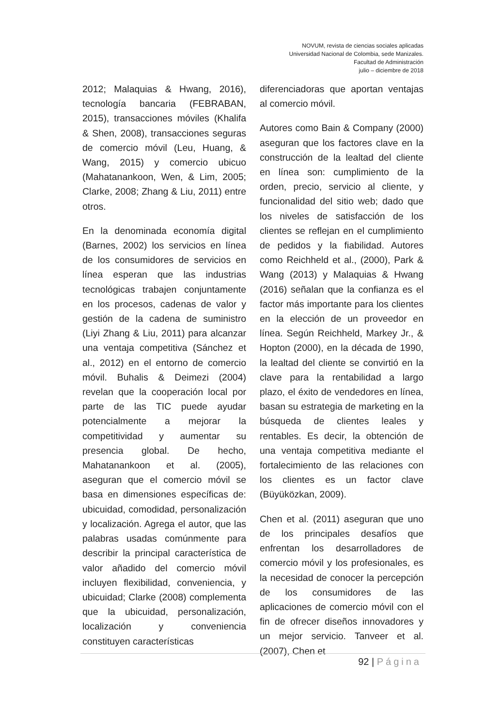NOVUM, revista de ciencias sociales aplicadas
Universidad Nacional de Colombia, sede Manizales.
Facultad de Administración
julio – diciembre de 2018
2012; Malaquias & Hwang, 2016), tecnología bancaria (FEBRABAN, 2015), transacciones móviles (Khalifa & Shen, 2008), transacciones seguras de comercio móvil (Leu, Huang, & Wang, 2015) y comercio ubicuo (Mahatanankoon, Wen, & Lim, 2005; Clarke, 2008; Zhang & Liu, 2011) entre otros.
En la denominada economía digital (Barnes, 2002) los servicios en línea de los consumidores de servicios en línea esperan que las industrias tecnológicas trabajen conjuntamente en los procesos, cadenas de valor y gestión de la cadena de suministro (Liyi Zhang & Liu, 2011) para alcanzar una ventaja competitiva (Sánchez et al., 2012) en el entorno de comercio móvil. Buhalis & Deimezi (2004) revelan que la cooperación local por parte de las TIC puede ayudar potencialmente a mejorar la competitividad y aumentar su presencia global. De hecho, Mahatanankoon et al. (2005), aseguran que el comercio móvil se basa en dimensiones específicas de: ubicuidad, comodidad, personalización y localización. Agrega el autor, que las palabras usadas comúnmente para describir la principal característica de valor añadido del comercio móvil incluyen flexibilidad, conveniencia, y ubicuidad; Clarke (2008) complementa que la ubicuidad, personalización, localización y conveniencia constituyen características
diferenciadoras que aportan ventajas al comercio móvil.
Autores como Bain & Company (2000) aseguran que los factores clave en la construcción de la lealtad del cliente en línea son: cumplimiento de la orden, precio, servicio al cliente, y funcionalidad del sitio web; dado que los niveles de satisfacción de los clientes se reflejan en el cumplimiento de pedidos y la fiabilidad. Autores como Reichheld et al., (2000), Park & Wang (2013) y Malaquias & Hwang (2016) señalan que la confianza es el factor más importante para los clientes en la elección de un proveedor en línea. Según Reichheld, Markey Jr., & Hopton (2000), en la década de 1990, la lealtad del cliente se convirtió en la clave para la rentabilidad a largo plazo, el éxito de vendedores en línea, basan su estrategia de marketing en la búsqueda de clientes leales y rentables. Es decir, la obtención de una ventaja competitiva mediante el fortalecimiento de las relaciones con los clientes es un factor clave (Büyüközkan, 2009).
Chen et al. (2011) aseguran que uno de los principales desafíos que enfrentan los desarrolladores de comercio móvil y los profesionales, es la necesidad de conocer la percepción de los consumidores de las aplicaciones de comercio móvil con el fin de ofrecer diseños innovadores y un mejor servicio. Tanveer et al. (2007), Chen et
92 | Página